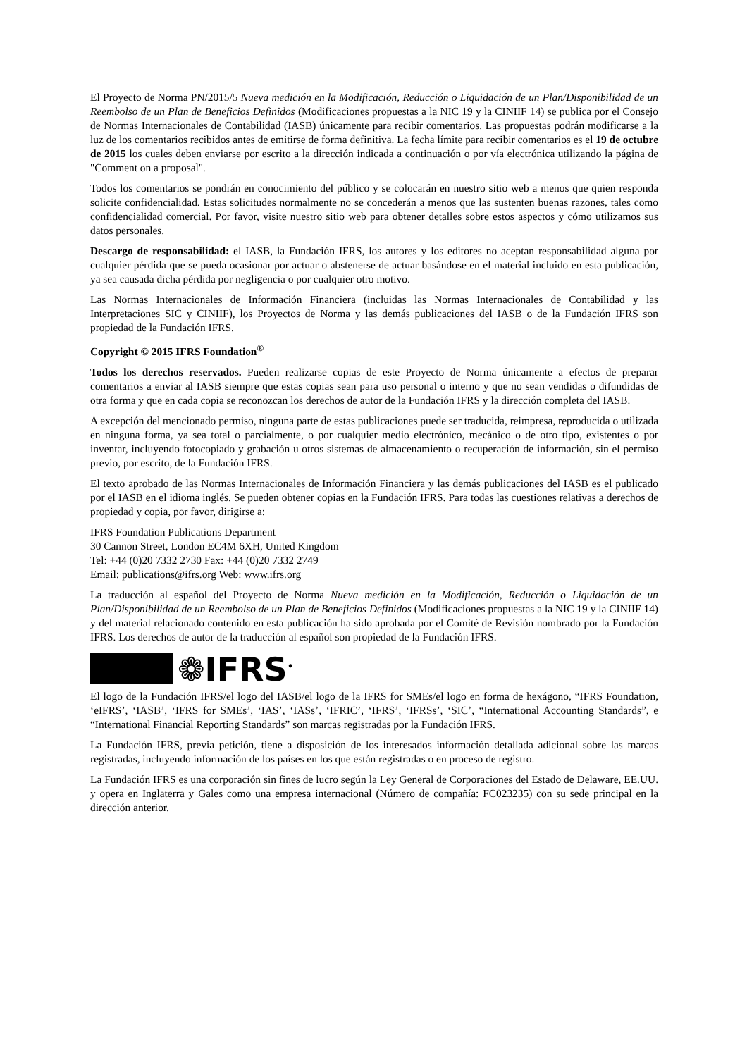El Proyecto de Norma PN/2015/5 Nueva medición en la Modificación, Reducción o Liquidación de un Plan/Disponibilidad de un Reembolso de un Plan de Beneficios Definidos (Modificaciones propuestas a la NIC 19 y la CINIIF 14) se publica por el Consejo de Normas Internacionales de Contabilidad (IASB) únicamente para recibir comentarios. Las propuestas podrán modificarse a la luz de los comentarios recibidos antes de emitirse de forma definitiva. La fecha límite para recibir comentarios es el 19 de octubre de 2015 los cuales deben enviarse por escrito a la dirección indicada a continuación o por vía electrónica utilizando la página de "Comment on a proposal".
Todos los comentarios se pondrán en conocimiento del público y se colocarán en nuestro sitio web a menos que quien responda solicite confidencialidad. Estas solicitudes normalmente no se concederán a menos que las sustenten buenas razones, tales como confidencialidad comercial. Por favor, visite nuestro sitio web para obtener detalles sobre estos aspectos y cómo utilizamos sus datos personales.
Descargo de responsabilidad: el IASB, la Fundación IFRS, los autores y los editores no aceptan responsabilidad alguna por cualquier pérdida que se pueda ocasionar por actuar o abstenerse de actuar basándose en el material incluido en esta publicación, ya sea causada dicha pérdida por negligencia o por cualquier otro motivo.
Las Normas Internacionales de Información Financiera (incluidas las Normas Internacionales de Contabilidad y las Interpretaciones SIC y CINIIF), los Proyectos de Norma y las demás publicaciones del IASB o de la Fundación IFRS son propiedad de la Fundación IFRS.
Copyright © 2015 IFRS Foundation<sup>®</sup>
Todos los derechos reservados. Pueden realizarse copias de este Proyecto de Norma únicamente a efectos de preparar comentarios a enviar al IASB siempre que estas copias sean para uso personal o interno y que no sean vendidas o difundidas de otra forma y que en cada copia se reconozcan los derechos de autor de la Fundación IFRS y la dirección completa del IASB.
A excepción del mencionado permiso, ninguna parte de estas publicaciones puede ser traducida, reimpresa, reproducida o utilizada en ninguna forma, ya sea total o parcialmente, o por cualquier medio electrónico, mecánico o de otro tipo, existentes o por inventar, incluyendo fotocopiado y grabación u otros sistemas de almacenamiento o recuperación de información, sin el permiso previo, por escrito, de la Fundación IFRS.
El texto aprobado de las Normas Internacionales de Información Financiera y las demás publicaciones del IASB es el publicado por el IASB en el idioma inglés. Se pueden obtener copias en la Fundación IFRS. Para todas las cuestiones relativas a derechos de propiedad y copia, por favor, dirigirse a:
IFRS Foundation Publications Department
30 Cannon Street, London EC4M 6XH, United Kingdom
Tel: +44 (0)20 7332 2730 Fax: +44 (0)20 7332 2749
Email: publications@ifrs.org Web: www.ifrs.org
La traducción al español del Proyecto de Norma Nueva medición en la Modificación, Reducción o Liquidación de un Plan/Disponibilidad de un Reembolso de un Plan de Beneficios Definidos (Modificaciones propuestas a la NIC 19 y la CINIIF 14) y del material relacionado contenido en esta publicación ha sido aprobada por el Comité de Revisión nombrado por la Fundación IFRS. Los derechos de autor de la traducción al español son propiedad de la Fundación IFRS.
❁IFRS<sup>•</sup>
El logo de la Fundación IFRS/el logo del IASB/el logo de la IFRS for SMEs/el logo en forma de hexágono, “IFRS Foundation, ‘eIFRS’, ‘IASB’, ‘IFRS for SMEs’, ‘IAS’, ‘IASs’, ‘IFRIC’, ‘IFRS’, ‘IFRSs’, ‘SIC’, “International Accounting Standards”, e “International Financial Reporting Standards” son marcas registradas por la Fundación IFRS.
La Fundación IFRS, previa petición, tiene a disposición de los interesados información detallada adicional sobre las marcas registradas, incluyendo información de los países en los que están registradas o en proceso de registro.
La Fundación IFRS es una corporación sin fines de lucro según la Ley General de Corporaciones del Estado de Delaware, EE.UU. y opera en Inglaterra y Gales como una empresa internacional (Número de compañía: FC023235) con su sede principal en la dirección anterior.